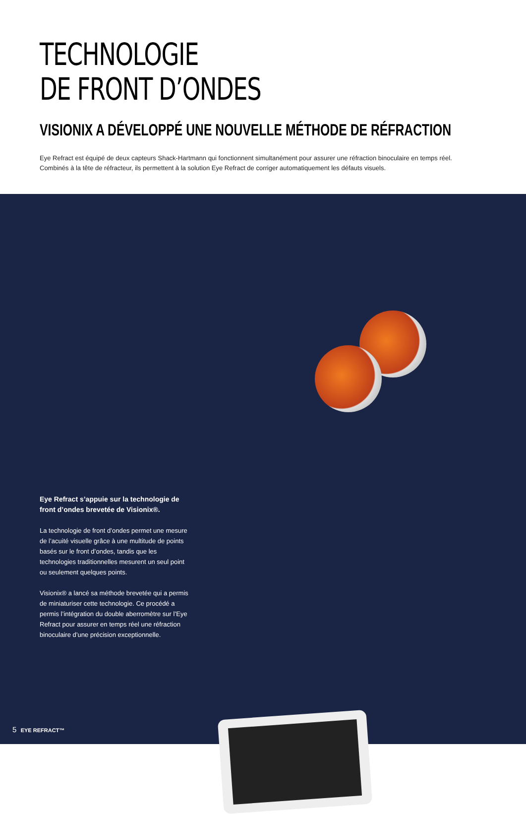TECHNOLOGIE
DE FRONT D’ONDES
VISIONIX A DÉVELOPPÉ UNE NOUVELLE MÉTHODE DE RÉFRACTION
Eye Refract est équipé de deux capteurs Shack-Hartmann qui fonctionnent simultanément pour assurer une réfraction binoculaire en temps réel.
Combinés à la tête de réfracteur, ils permettent à la solution Eye Refract de corriger automatiquement les défauts visuels.
Eye Refract s’appuie sur la technologie de front d’ondes brevetée de Visionix®.
La technologie de front d’ondes permet une mesure de l’acuité visuelle grâce à une multitude de points basés sur le front d’ondes, tandis que les technologies traditionnelles mesurent un seul point ou seulement quelques points.
Visionix® a lancé sa méthode brevetée qui a permis de miniaturiser cette technologie. Ce procédé a permis l’intégration du double aberromètre sur l’Eye Refract pour assurer en temps réel une réfraction binoculaire d’une précision exceptionnelle.
5 EYE REFRACT™